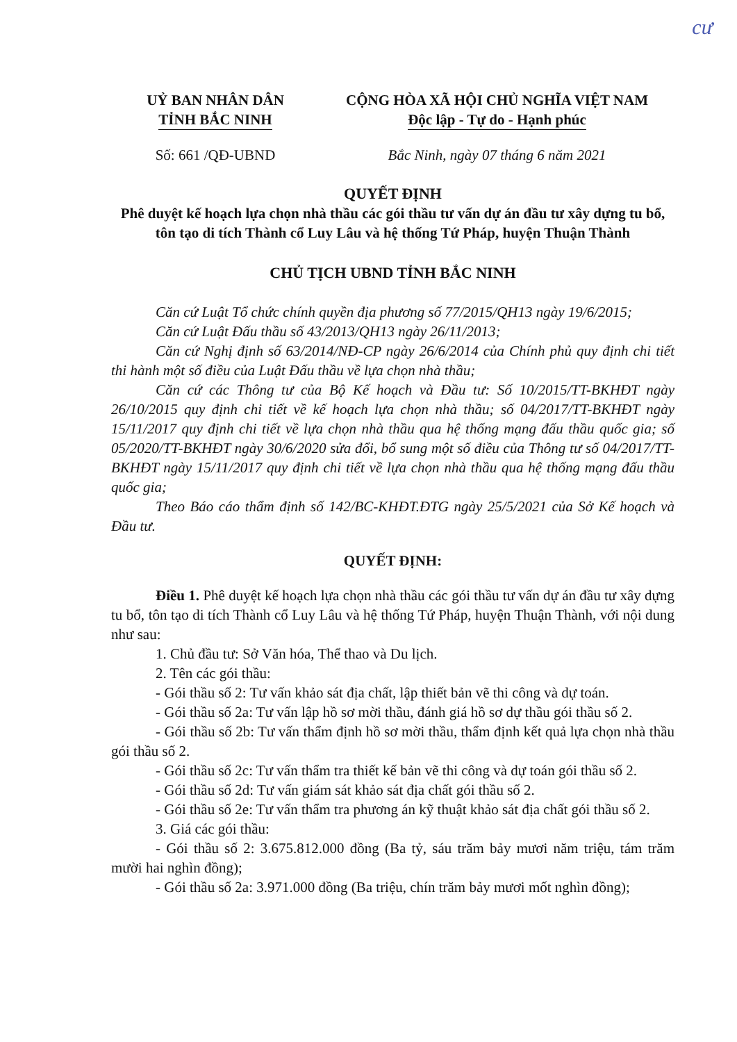cư
UỶ BAN NHÂN DÂN
TỈNH BẮC NINH
CỘNG HÒA XÃ HỘI CHỦ NGHĨA VIỆT NAM
Độc lập - Tự do - Hạnh phúc
Số: 661 /QĐ-UBND Bắc Ninh, ngày 07 tháng 6 năm 2021
QUYẾT ĐỊNH
Phê duyệt kế hoạch lựa chọn nhà thầu các gói thầu tư vấn dự án đầu tư xây dựng tu bổ, tôn tạo di tích Thành cổ Luy Lâu và hệ thống Tứ Pháp, huyện Thuận Thành
CHỦ TỊCH UBND TỈNH BẮC NINH
Căn cứ Luật Tổ chức chính quyền địa phương số 77/2015/QH13 ngày 19/6/2015;
Căn cứ Luật Đấu thầu số 43/2013/QH13 ngày 26/11/2013;
Căn cứ Nghị định số 63/2014/NĐ-CP ngày 26/6/2014 của Chính phủ quy định chi tiết thi hành một số điều của Luật Đấu thầu về lựa chọn nhà thầu;
Căn cứ các Thông tư của Bộ Kế hoạch và Đầu tư: Số 10/2015/TT-BKHĐT ngày 26/10/2015 quy định chi tiết về kế hoạch lựa chọn nhà thầu; số 04/2017/TT-BKHĐT ngày 15/11/2017 quy định chi tiết về lựa chọn nhà thầu qua hệ thống mạng đấu thầu quốc gia; số 05/2020/TT-BKHĐT ngày 30/6/2020 sửa đổi, bổ sung một số điều của Thông tư số 04/2017/TT-BKHĐT ngày 15/11/2017 quy định chi tiết về lựa chọn nhà thầu qua hệ thống mạng đấu thầu quốc gia;
Theo Báo cáo thẩm định số 142/BC-KHĐT.ĐTG ngày 25/5/2021 của Sở Kế hoạch và Đầu tư.
QUYẾT ĐỊNH:
Điều 1. Phê duyệt kế hoạch lựa chọn nhà thầu các gói thầu tư vấn dự án đầu tư xây dựng tu bổ, tôn tạo di tích Thành cổ Luy Lâu và hệ thống Tứ Pháp, huyện Thuận Thành, với nội dung như sau:
1. Chủ đầu tư: Sở Văn hóa, Thể thao và Du lịch.
2. Tên các gói thầu:
- Gói thầu số 2: Tư vấn khảo sát địa chất, lập thiết bản vẽ thi công và dự toán.
- Gói thầu số 2a: Tư vấn lập hồ sơ mời thầu, đánh giá hồ sơ dự thầu gói thầu số 2.
- Gói thầu số 2b: Tư vấn thẩm định hồ sơ mời thầu, thẩm định kết quả lựa chọn nhà thầu gói thầu số 2.
- Gói thầu số 2c: Tư vấn thẩm tra thiết kế bản vẽ thi công và dự toán gói thầu số 2.
- Gói thầu số 2d: Tư vấn giám sát khảo sát địa chất gói thầu số 2.
- Gói thầu số 2e: Tư vấn thẩm tra phương án kỹ thuật khảo sát địa chất gói thầu số 2.
3. Giá các gói thầu:
- Gói thầu số 2: 3.675.812.000 đồng (Ba tỷ, sáu trăm bảy mươi năm triệu, tám trăm mười hai nghìn đồng);
- Gói thầu số 2a: 3.971.000 đồng (Ba triệu, chín trăm bảy mươi mốt nghìn đồng);